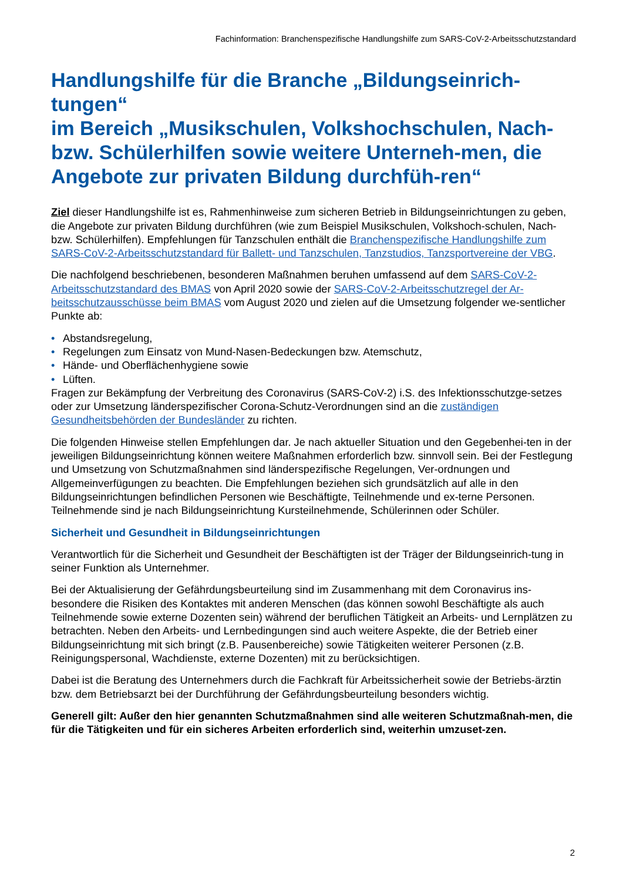Fachinformation: Branchenspezifische Handlungshilfe zum SARS-CoV-2-Arbeitsschutzstandard
Handlungshilfe für die Branche „Bildungseinrich-tungen“
im Bereich „Musikschulen, Volkshochschulen, Nach- bzw. Schülerhilfen sowie weitere Unterneh-men, die Angebote zur privaten Bildung durchfüh-ren“
Ziel dieser Handlungshilfe ist es, Rahmenhinweise zum sicheren Betrieb in Bildungseinrichtungen zu geben, die Angebote zur privaten Bildung durchführen (wie zum Beispiel Musikschulen, Volkshoch-schulen, Nach- bzw. Schülerhilfen). Empfehlungen für Tanzschulen enthält die Branchenspezifische Handlungshilfe zum SARS-CoV-2-Arbeitsschutzstandard für Ballett- und Tanzschulen, Tanzstudios, Tanzsportvereine der VBG.
Die nachfolgend beschriebenen, besonderen Maßnahmen beruhen umfassend auf dem SARS-CoV-2-Arbeitsschutzstandard des BMAS von April 2020 sowie der SARS-CoV-2-Arbeitsschutzregel der Ar-beitsschutzausschüsse beim BMAS vom August 2020 und zielen auf die Umsetzung folgender we-sentlicher Punkte ab:
• Abstandsregelung,
• Regelungen zum Einsatz von Mund-Nasen-Bedeckungen bzw. Atemschutz,
• Hände- und Oberflächenhygiene sowie
• Lüften.
Fragen zur Bekämpfung der Verbreitung des Coronavirus (SARS-CoV-2) i.S. des Infektionsschutzge-setzes oder zur Umsetzung länderspezifischer Corona-Schutz-Verordnungen sind an die zuständigen Gesundheitsbehörden der Bundesländer zu richten.
Die folgenden Hinweise stellen Empfehlungen dar. Je nach aktueller Situation und den Gegebenhei-ten in der jeweiligen Bildungseinrichtung können weitere Maßnahmen erforderlich bzw. sinnvoll sein. Bei der Festlegung und Umsetzung von Schutzmaßnahmen sind länderspezifische Regelungen, Ver-ordnungen und Allgemeinverfügungen zu beachten. Die Empfehlungen beziehen sich grundsätzlich auf alle in den Bildungseinrichtungen befindlichen Personen wie Beschäftigte, Teilnehmende und ex-terne Personen. Teilnehmende sind je nach Bildungseinrichtung Kursteilnehmende, Schülerinnen oder Schüler.
Sicherheit und Gesundheit in Bildungseinrichtungen
Verantwortlich für die Sicherheit und Gesundheit der Beschäftigten ist der Träger der Bildungseinrich-tung in seiner Funktion als Unternehmer.
Bei der Aktualisierung der Gefährdungsbeurteilung sind im Zusammenhang mit dem Coronavirus ins-besondere die Risiken des Kontaktes mit anderen Menschen (das können sowohl Beschäftigte als auch Teilnehmende sowie externe Dozenten sein) während der beruflichen Tätigkeit an Arbeits- und Lernplätzen zu betrachten. Neben den Arbeits- und Lernbedingungen sind auch weitere Aspekte, die der Betrieb einer Bildungseinrichtung mit sich bringt (z.B. Pausenbereiche) sowie Tätigkeiten weiterer Personen (z.B. Reinigungspersonal, Wachdienste, externe Dozenten) mit zu berücksichtigen.
Dabei ist die Beratung des Unternehmers durch die Fachkraft für Arbeitssicherheit sowie der Betriebs-ärztin bzw. dem Betriebsarzt bei der Durchführung der Gefährdungsbeurteilung besonders wichtig.
Generell gilt: Außer den hier genannten Schutzmaßnahmen sind alle weiteren Schutzmaßnah-men, die für die Tätigkeiten und für ein sicheres Arbeiten erforderlich sind, weiterhin umzuset-zen.
2